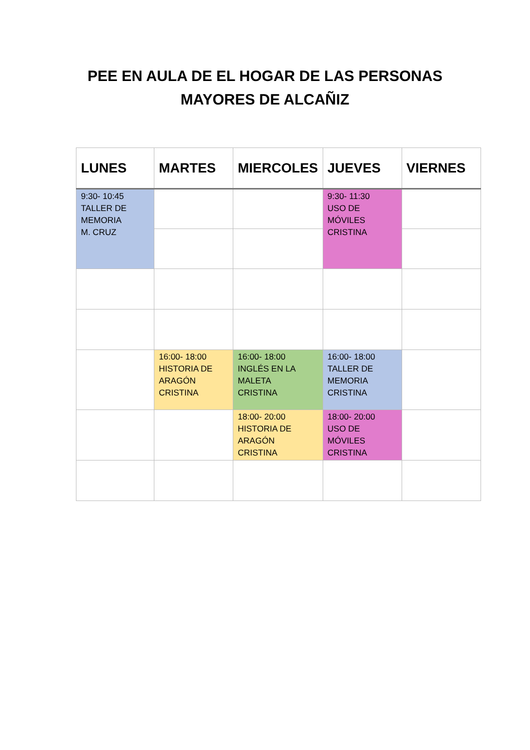PEE EN AULA DE EL HOGAR DE LAS PERSONAS
MAYORES DE ALCAÑIZ
| LUNES | MARTES | MIERCOLES | JUEVES | VIERNES |
| --- | --- | --- | --- | --- |
| 9:30- 10:45 TALLER DE MEMORIA M. CRUZ | | | 9:30- 11:30 USO DE MÓVILES CRISTINA | |
| | 16:00- 18:00 HISTORIA DE ARAGÓN CRISTINA | 16:00- 18:00 INGLÉS EN LA MALETA CRISTINA | 16:00- 18:00 TALLER DE MEMORIA CRISTINA | |
| | | 18:00- 20:00 HISTORIA DE ARAGÓN CRISTINA | 18:00- 20:00 USO DE MÓVILES CRISTINA | |